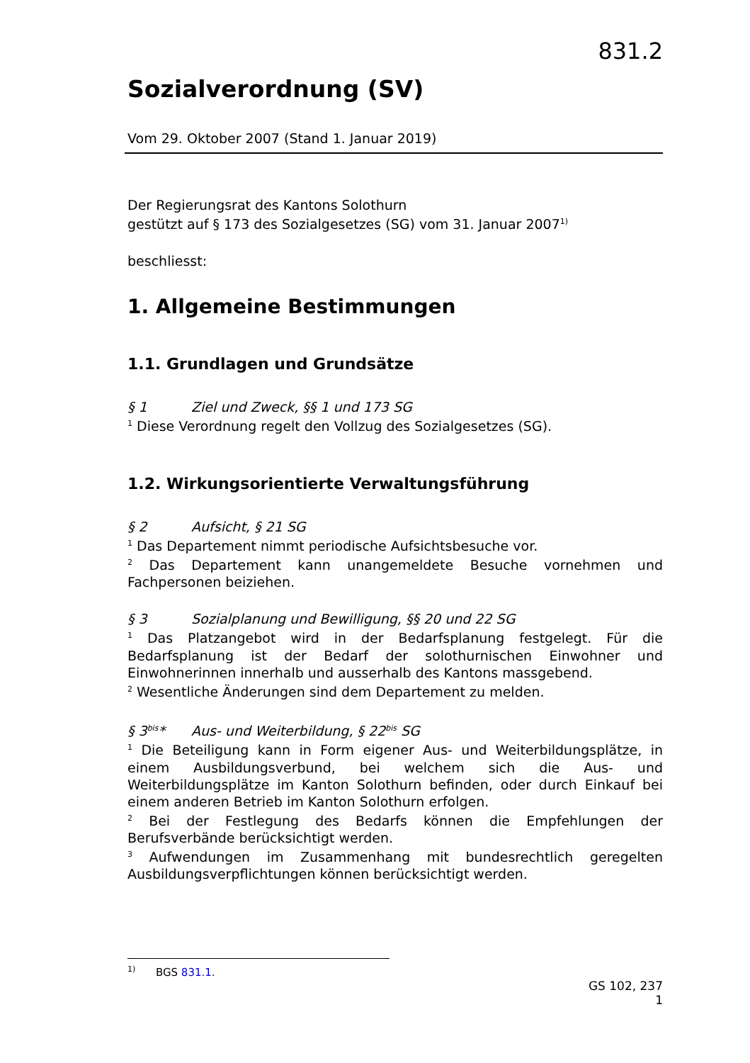831.2
Sozialverordnung (SV)
Vom 29. Oktober 2007 (Stand 1. Januar 2019)
Der Regierungsrat des Kantons Solothurn
gestützt auf § 173 des Sozialgesetzes (SG) vom 31. Januar 2007<sup>1)</sup>
beschliesst:
1. Allgemeine Bestimmungen
1.1. Grundlagen und Grundsätze
§ 1 Ziel und Zweck, §§ 1 und 173 SG
<sup>1</sup> Diese Verordnung regelt den Vollzug des Sozialgesetzes (SG).
1.2. Wirkungsorientierte Verwaltungsführung
§ 2 Aufsicht, § 21 SG
<sup>1</sup> Das Departement nimmt periodische Aufsichtsbesuche vor.
<sup>2</sup> Das Departement kann unangemeldete Besuche vornehmen und Fachpersonen beiziehen.
§ 3 Sozialplanung und Bewilligung, §§ 20 und 22 SG
<sup>1</sup> Das Platzangebot wird in der Bedarfsplanung festgelegt. Für die Bedarfsplanung ist der Bedarf der solothurnischen Einwohner und Einwohnerinnen innerhalb und ausserhalb des Kantons massgebend.
<sup>2</sup> Wesentliche Änderungen sind dem Departement zu melden.
§ 3<sup>bis</sup>* Aus- und Weiterbildung, § 22<sup>bis</sup> SG
<sup>1</sup> Die Beteiligung kann in Form eigener Aus- und Weiterbildungsplätze, in einem Ausbildungsverbund, bei welchem sich die Aus- und Weiterbildungsplätze im Kanton Solothurn befinden, oder durch Einkauf bei einem anderen Betrieb im Kanton Solothurn erfolgen.
<sup>2</sup> Bei der Festlegung des Bedarfs können die Empfehlungen der Berufsverbände berücksichtigt werden.
<sup>3</sup> Aufwendungen im Zusammenhang mit bundesrechtlich geregelten Ausbildungsverpflichtungen können berücksichtigt werden.
<sup>1)</sup> BGS 831.1.
GS 102, 237
1